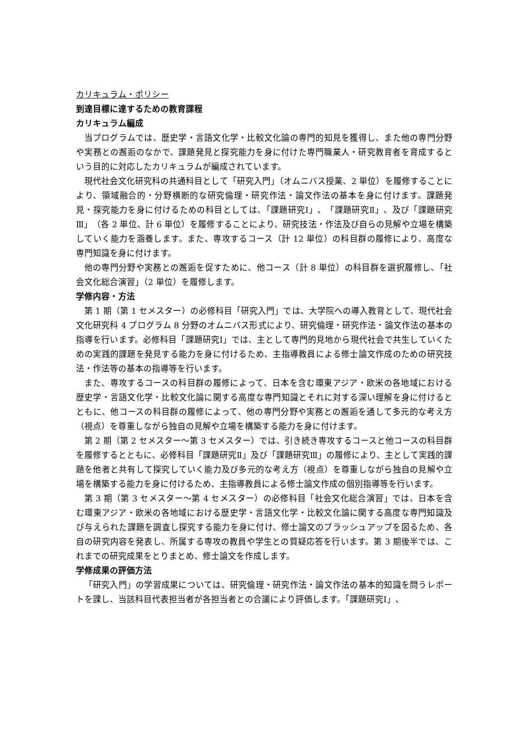カリキュラム・ポリシー
到達目標に達するための教育課程
カリキュラム編成
当プログラムでは、歴史学・言語文化学・比較文化論の専門的知見を獲得し、また他の専門分野や実務との邂逅のなかで、課題発見と探究能力を身に付けた専門職業人・研究教育者を育成するという目的に対応したカリキュラムが編成されています。
現代社会文化研究科の共通科目として「研究入門」（オムニバス授業、2 単位）を履修することにより、領域融合的・分野横断的な研究倫理・研究作法・論文作法の基本を身に付けます。課題発見・探究能力を身に付けるための科目としては、「課題研究Ⅰ」、「課題研究Ⅱ」、及び「課題研究Ⅲ」（各 2 単位、計 6 単位）を履修することにより、研究技法・作法及び自らの見解や立場を構築していく能力を涵養します。また、専攻するコース（計 12 単位）の科目群の履修により、高度な専門知識を身に付けます。
他の専門分野や実務との邂逅を促すために、他コース（計 8 単位）の科目群を選択履修し、「社会文化総合演習」（2 単位）を履修します。
学修内容・方法
第 1 期（第 1 セメスター）の必修科目「研究入門」では、大学院への導入教育として、現代社会文化研究科 4 プログラム 8 分野のオムニバス形式により、研究倫理・研究作法・論文作法の基本の指導を行います。必修科目「課題研究Ⅰ」では、主として専門的見地から現代社会で共生していくための実践的課題を発見する能力を身に付けるため、主指導教員による修士論文作成のための研究技法・作法等の基本の指導等を行います。
また、専攻するコースの科目群の履修によって、日本を含む環東アジア・欧米の各地域における歴史学・言語文化学・比較文化論に関する高度な専門知識とそれに対する深い理解を身に付けるとともに、他コースの科目群の履修によって、他の専門分野や実務との邂逅を通して多元的な考え方（視点）を尊重しながら独自の見解や立場を構築する能力を身に付けます。
第 2 期（第 2 セメスター～第 3 セメスター）では、引き続き専攻するコースと他コースの科目群を履修するとともに、必修科目「課題研究Ⅱ」及び「課題研究Ⅲ」の履修により、主として実践的課題を他者と共有して探究していく能力及び多元的な考え方（視点）を尊重しながら独自の見解や立場を構築する能力を身に付けるため、主指導教員による修士論文作成の個別指導等を行います。
第 3 期（第 3 セメスター～第 4 セメスター）の必修科目「社会文化総合演習」では、日本を含む環東アジア・欧米の各地域における歴史学・言語文化学・比較文化論に関する高度な専門知識及び与えられた課題を調査し探究する能力を身に付け、修士論文のブラッシュアップを図るため、各自の研究内容を発表し、所属する専攻の教員や学生との質疑応答を行います。第 3 期後半では、これまでの研究成果をとりまとめ、修士論文を作成します。
学修成果の評価方法
「研究入門」の学習成果については、研究倫理・研究作法・論文作法の基本的知識を問うレポートを課し、当該科目代表担当者が各担当者との合議により評価します。「課題研究Ⅰ」、